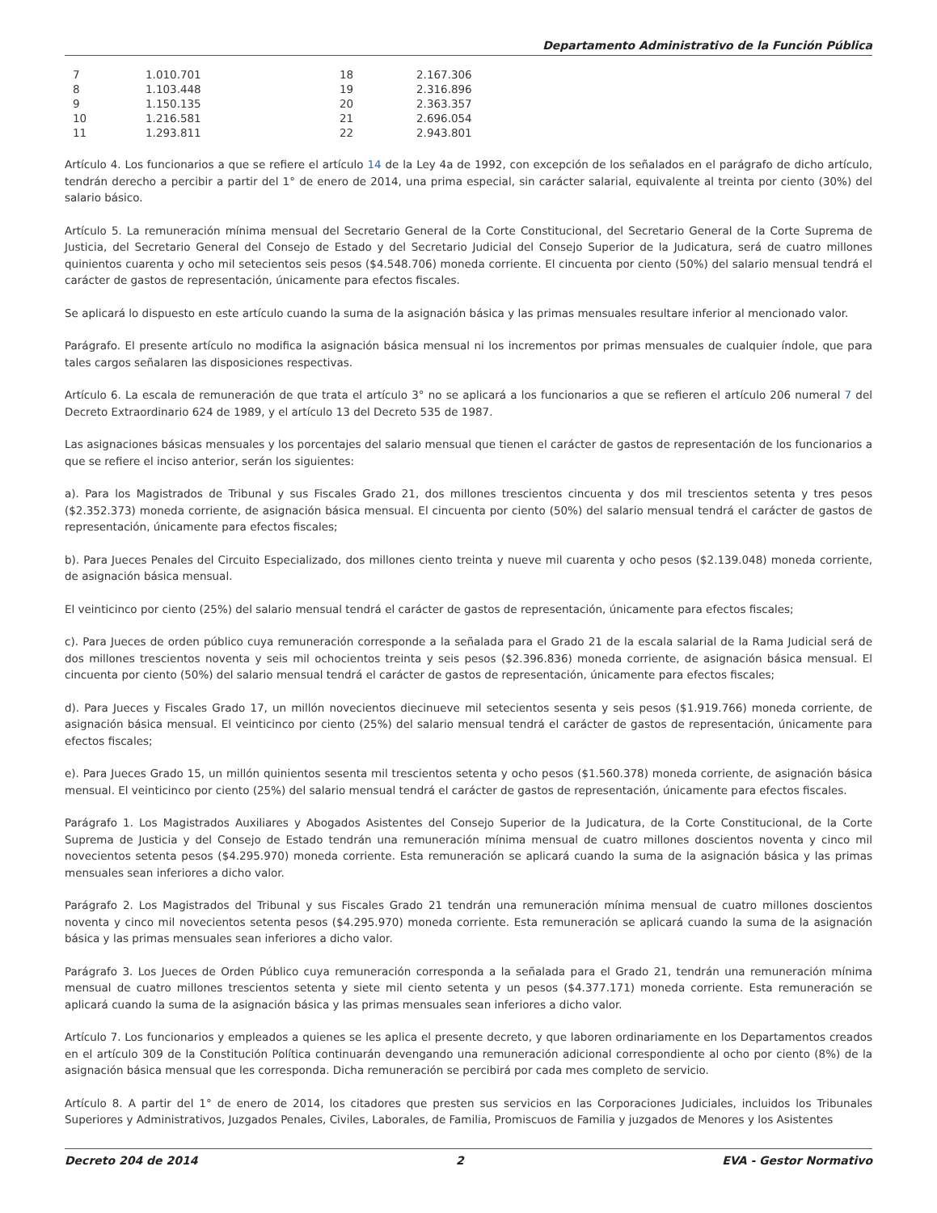Departamento Administrativo de la Función Pública
| 7 | 1.010.701 | 18 | 2.167.306 |
| 8 | 1.103.448 | 19 | 2.316.896 |
| 9 | 1.150.135 | 20 | 2.363.357 |
| 10 | 1.216.581 | 21 | 2.696.054 |
| 11 | 1.293.811 | 22 | 2.943.801 |
Artículo 4. Los funcionarios a que se refiere el artículo 14 de la Ley 4a de 1992, con excepción de los señalados en el parágrafo de dicho artículo, tendrán derecho a percibir a partir del 1° de enero de 2014, una prima especial, sin carácter salarial, equivalente al treinta por ciento (30%) del salario básico.
Artículo 5. La remuneración mínima mensual del Secretario General de la Corte Constitucional, del Secretario General de la Corte Suprema de Justicia, del Secretario General del Consejo de Estado y del Secretario Judicial del Consejo Superior de la Judicatura, será de cuatro millones quinientos cuarenta y ocho mil setecientos seis pesos ($4.548.706) moneda corriente. El cincuenta por ciento (50%) del salario mensual tendrá el carácter de gastos de representación, únicamente para efectos fiscales.
Se aplicará lo dispuesto en este artículo cuando la suma de la asignación básica y las primas mensuales resultare inferior al mencionado valor.
Parágrafo. El presente artículo no modifica la asignación básica mensual ni los incrementos por primas mensuales de cualquier índole, que para tales cargos señalaren las disposiciones respectivas.
Artículo 6. La escala de remuneración de que trata el artículo 3° no se aplicará a los funcionarios a que se refieren el artículo 206 numeral 7 del Decreto Extraordinario 624 de 1989, y el artículo 13 del Decreto 535 de 1987.
Las asignaciones básicas mensuales y los porcentajes del salario mensual que tienen el carácter de gastos de representación de los funcionarios a que se refiere el inciso anterior, serán los siguientes:
a). Para los Magistrados de Tribunal y sus Fiscales Grado 21, dos millones trescientos cincuenta y dos mil trescientos setenta y tres pesos ($2.352.373) moneda corriente, de asignación básica mensual. El cincuenta por ciento (50%) del salario mensual tendrá el carácter de gastos de representación, únicamente para efectos fiscales;
b). Para Jueces Penales del Circuito Especializado, dos millones ciento treinta y nueve mil cuarenta y ocho pesos ($2.139.048) moneda corriente, de asignación básica mensual.
El veinticinco por ciento (25%) del salario mensual tendrá el carácter de gastos de representación, únicamente para efectos fiscales;
c). Para Jueces de orden público cuya remuneración corresponde a la señalada para el Grado 21 de la escala salarial de la Rama Judicial será de dos millones trescientos noventa y seis mil ochocientos treinta y seis pesos ($2.396.836) moneda corriente, de asignación básica mensual. El cincuenta por ciento (50%) del salario mensual tendrá el carácter de gastos de representación, únicamente para efectos fiscales;
d). Para Jueces y Fiscales Grado 17, un millón novecientos diecinueve mil setecientos sesenta y seis pesos ($1.919.766) moneda corriente, de asignación básica mensual. El veinticinco por ciento (25%) del salario mensual tendrá el carácter de gastos de representación, únicamente para efectos fiscales;
e). Para Jueces Grado 15, un millón quinientos sesenta mil trescientos setenta y ocho pesos ($1.560.378) moneda corriente, de asignación básica mensual. El veinticinco por ciento (25%) del salario mensual tendrá el carácter de gastos de representación, únicamente para efectos fiscales.
Parágrafo 1. Los Magistrados Auxiliares y Abogados Asistentes del Consejo Superior de la Judicatura, de la Corte Constitucional, de la Corte Suprema de Justicia y del Consejo de Estado tendrán una remuneración mínima mensual de cuatro millones doscientos noventa y cinco mil novecientos setenta pesos ($4.295.970) moneda corriente. Esta remuneración se aplicará cuando la suma de la asignación básica y las primas mensuales sean inferiores a dicho valor.
Parágrafo 2. Los Magistrados del Tribunal y sus Fiscales Grado 21 tendrán una remuneración mínima mensual de cuatro millones doscientos noventa y cinco mil novecientos setenta pesos ($4.295.970) moneda corriente. Esta remuneración se aplicará cuando la suma de la asignación básica y las primas mensuales sean inferiores a dicho valor.
Parágrafo 3. Los Jueces de Orden Público cuya remuneración corresponda a la señalada para el Grado 21, tendrán una remuneración mínima mensual de cuatro millones trescientos setenta y siete mil ciento setenta y un pesos ($4.377.171) moneda corriente. Esta remuneración se aplicará cuando la suma de la asignación básica y las primas mensuales sean inferiores a dicho valor.
Artículo 7. Los funcionarios y empleados a quienes se les aplica el presente decreto, y que laboren ordinariamente en los Departamentos creados en el artículo 309 de la Constitución Política continuarán devengando una remuneración adicional correspondiente al ocho por ciento (8%) de la asignación básica mensual que les corresponda. Dicha remuneración se percibirá por cada mes completo de servicio.
Artículo 8. A partir del 1° de enero de 2014, los citadores que presten sus servicios en las Corporaciones Judiciales, incluidos los Tribunales Superiores y Administrativos, Juzgados Penales, Civiles, Laborales, de Familia, Promiscuos de Familia y juzgados de Menores y los Asistentes
Decreto 204 de 2014 2 EVA - Gestor Normativo